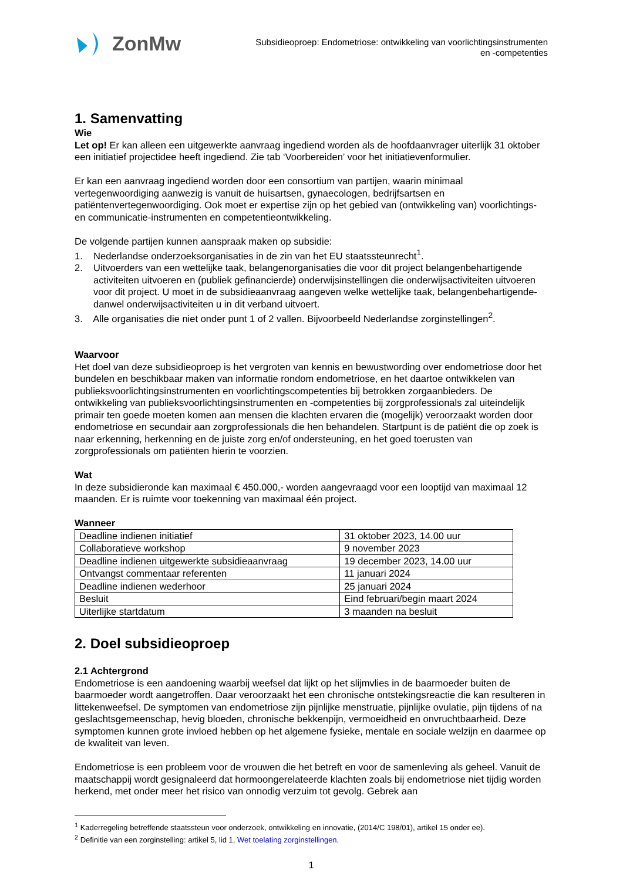ZonMw
Subsidieoproep: Endometriose: ontwikkeling van voorlichtingsinstrumenten
en -competenties
1. Samenvatting
Wie
Let op! Er kan alleen een uitgewerkte aanvraag ingediend worden als de hoofdaanvrager uiterlijk 31 oktober een initiatief projectidee heeft ingediend. Zie tab ‘Voorbereiden’ voor het initiatievenformulier.
Er kan een aanvraag ingediend worden door een consortium van partijen, waarin minimaal vertegenwoordiging aanwezig is vanuit de huisartsen, gynaecologen, bedrijfsartsen en patiëntenvertegenwoordiging. Ook moet er expertise zijn op het gebied van (ontwikkeling van) voorlichtings- en communicatie-instrumenten en competentieontwikkeling.
De volgende partijen kunnen aanspraak maken op subsidie:
1. Nederlandse onderzoeksorganisaties in de zin van het EU staatssteunrecht<sup>1</sup>.
2. Uitvoerders van een wettelijke taak, belangenorganisaties die voor dit project belangenbehartigende activiteiten uitvoeren en (publiek gefinancierde) onderwijsinstellingen die onderwijsactiviteiten uitvoeren voor dit project. U moet in de subsidieaanvraag aangeven welke wettelijke taak, belangenbehartigende- danwel onderwijsactiviteiten u in dit verband uitvoert.
3. Alle organisaties die niet onder punt 1 of 2 vallen. Bijvoorbeeld Nederlandse zorginstellingen<sup>2</sup>.
Waarvoor
Het doel van deze subsidieoproep is het vergroten van kennis en bewustwording over endometriose door het bundelen en beschikbaar maken van informatie rondom endometriose, en het daartoe ontwikkelen van publieksvoorlichtingsinstrumenten en voorlichtingscompetenties bij betrokken zorgaanbieders. De ontwikkeling van publieksvoorlichtingsinstrumenten en -competenties bij zorgprofessionals zal uiteindelijk primair ten goede moeten komen aan mensen die klachten ervaren die (mogelijk) veroorzaakt worden door endometriose en secundair aan zorgprofessionals die hen behandelen. Startpunt is de patiënt die op zoek is naar erkenning, herkenning en de juiste zorg en/of ondersteuning, en het goed toerusten van zorgprofessionals om patiënten hierin te voorzien.
Wat
In deze subsidieronde kan maximaal € 450.000,- worden aangevraagd voor een looptijd van maximaal 12 maanden. Er is ruimte voor toekenning van maximaal één project.
Wanneer
| Deadline indienen initiatief | 31 oktober 2023, 14.00 uur |
| Collaboratieve workshop | 9 november 2023 |
| Deadline indienen uitgewerkte subsidieaanvraag | 19 december 2023, 14.00 uur |
| Ontvangst commentaar referenten | 11 januari 2024 |
| Deadline indienen wederhoor | 25 januari 2024 |
| Besluit | Eind februari/begin maart 2024 |
| Uiterlijke startdatum | 3 maanden na besluit |
2. Doel subsidieoproep
2.1 Achtergrond
Endometriose is een aandoening waarbij weefsel dat lijkt op het slijmvlies in de baarmoeder buiten de baarmoeder wordt aangetroffen. Daar veroorzaakt het een chronische ontstekingsreactie die kan resulteren in littekenweefsel. De symptomen van endometriose zijn pijnlijke menstruatie, pijnlijke ovulatie, pijn tijdens of na geslachtsgemeenschap, hevig bloeden, chronische bekkenpijn, vermoeidheid en onvruchtbaarheid. Deze symptomen kunnen grote invloed hebben op het algemene fysieke, mentale en sociale welzijn en daarmee op de kwaliteit van leven.
Endometriose is een probleem voor de vrouwen die het betreft en voor de samenleving als geheel. Vanuit de maatschappij wordt gesignaleerd dat hormoongerelateerde klachten zoals bij endometriose niet tijdig worden herkend, met onder meer het risico van onnodig verzuim tot gevolg. Gebrek aan
<sup>1</sup> Kaderregeling betreffende staatssteun voor onderzoek, ontwikkeling en innovatie, (2014/C 198/01), artikel 15 onder ee).
<sup>2</sup> Definitie van een zorginstelling: artikel 5, lid 1, Wet toelating zorginstellingen.
1